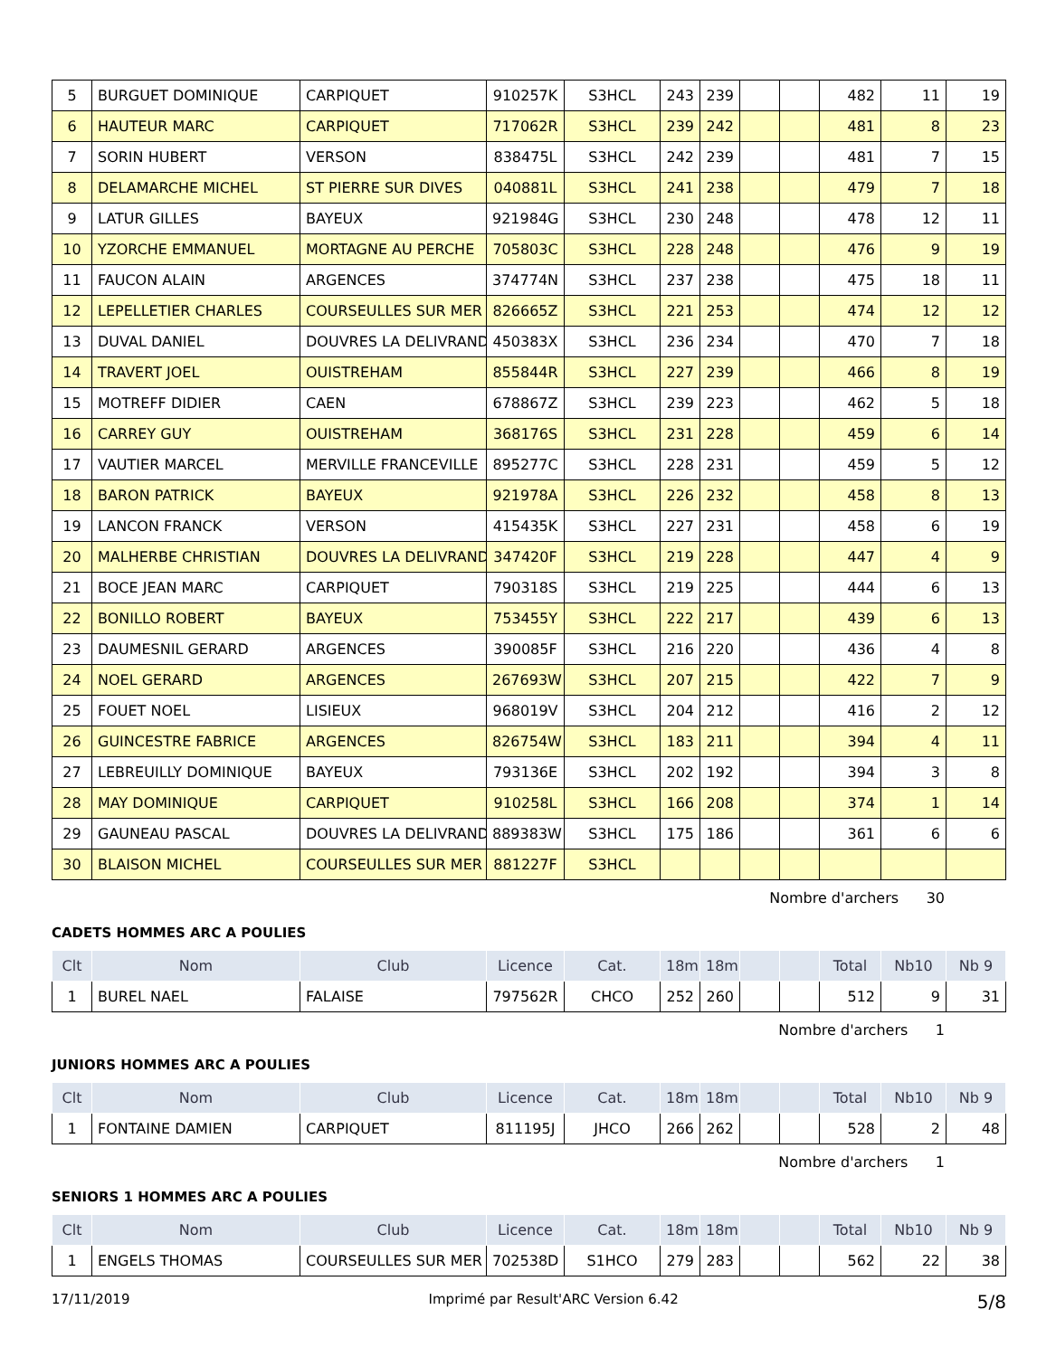| 5 | BURGUET DOMINIQUE | CARPIQUET | 910257K | S3HCL | 243 | 239 | | | 482 | 11 | 19 |
| 6 | HAUTEUR MARC | CARPIQUET | 717062R | S3HCL | 239 | 242 | | | 481 | 8 | 23 |
| 7 | SORIN HUBERT | VERSON | 838475L | S3HCL | 242 | 239 | | | 481 | 7 | 15 |
| 8 | DELAMARCHE MICHEL | ST PIERRE SUR DIVES | 040881L | S3HCL | 241 | 238 | | | 479 | 7 | 18 |
| 9 | LATUR GILLES | BAYEUX | 921984G | S3HCL | 230 | 248 | | | 478 | 12 | 11 |
| 10 | YZORCHE EMMANUEL | MORTAGNE AU PERCHE | 705803C | S3HCL | 228 | 248 | | | 476 | 9 | 19 |
| 11 | FAUCON ALAIN | ARGENCES | 374774N | S3HCL | 237 | 238 | | | 475 | 18 | 11 |
| 12 | LEPELLETIER CHARLES | COURSEULLES SUR MER | 826665Z | S3HCL | 221 | 253 | | | 474 | 12 | 12 |
| 13 | DUVAL DANIEL | DOUVRES LA DELIVRAND | 450383X | S3HCL | 236 | 234 | | | 470 | 7 | 18 |
| 14 | TRAVERT JOEL | OUISTREHAM | 855844R | S3HCL | 227 | 239 | | | 466 | 8 | 19 |
| 15 | MOTREFF DIDIER | CAEN | 678867Z | S3HCL | 239 | 223 | | | 462 | 5 | 18 |
| 16 | CARREY GUY | OUISTREHAM | 368176S | S3HCL | 231 | 228 | | | 459 | 6 | 14 |
| 17 | VAUTIER MARCEL | MERVILLE FRANCEVILLE | 895277C | S3HCL | 228 | 231 | | | 459 | 5 | 12 |
| 18 | BARON PATRICK | BAYEUX | 921978A | S3HCL | 226 | 232 | | | 458 | 8 | 13 |
| 19 | LANCON FRANCK | VERSON | 415435K | S3HCL | 227 | 231 | | | 458 | 6 | 19 |
| 20 | MALHERBE CHRISTIAN | DOUVRES LA DELIVRAND | 347420F | S3HCL | 219 | 228 | | | 447 | 4 | 9 |
| 21 | BOCE JEAN MARC | CARPIQUET | 790318S | S3HCL | 219 | 225 | | | 444 | 6 | 13 |
| 22 | BONILLO ROBERT | BAYEUX | 753455Y | S3HCL | 222 | 217 | | | 439 | 6 | 13 |
| 23 | DAUMESNIL GERARD | ARGENCES | 390085F | S3HCL | 216 | 220 | | | 436 | 4 | 8 |
| 24 | NOEL GERARD | ARGENCES | 267693W | S3HCL | 207 | 215 | | | 422 | 7 | 9 |
| 25 | FOUET NOEL | LISIEUX | 968019V | S3HCL | 204 | 212 | | | 416 | 2 | 12 |
| 26 | GUINCESTRE FABRICE | ARGENCES | 826754W | S3HCL | 183 | 211 | | | 394 | 4 | 11 |
| 27 | LEBREUILLY DOMINIQUE | BAYEUX | 793136E | S3HCL | 202 | 192 | | | 394 | 3 | 8 |
| 28 | MAY DOMINIQUE | CARPIQUET | 910258L | S3HCL | 166 | 208 | | | 374 | 1 | 14 |
| 29 | GAUNEAU PASCAL | DOUVRES LA DELIVRAND | 889383W | S3HCL | 175 | 186 | | | 361 | 6 | 6 |
| 30 | BLAISON MICHEL | COURSEULLES SUR MER | 881227F | S3HCL | | | | | | | |
Nombre d'archers 30
CADETS HOMMES ARC A POULIES
| Clt | Nom | Club | Licence | Cat. | 18m | 18m | | | Total | Nb10 | Nb 9 |
| --- | --- | --- | --- | --- | --- | --- | --- | --- | --- | --- | --- |
| 1 | BUREL NAEL | FALAISE | 797562R | CHCO | 252 | 260 | | | 512 | 9 | 31 |
Nombre d'archers 1
JUNIORS HOMMES ARC A POULIES
| Clt | Nom | Club | Licence | Cat. | 18m | 18m | | | Total | Nb10 | Nb 9 |
| --- | --- | --- | --- | --- | --- | --- | --- | --- | --- | --- | --- |
| 1 | FONTAINE DAMIEN | CARPIQUET | 811195J | JHCO | 266 | 262 | | | 528 | 2 | 48 |
Nombre d'archers 1
SENIORS 1 HOMMES ARC A POULIES
| Clt | Nom | Club | Licence | Cat. | 18m | 18m | | | Total | Nb10 | Nb 9 |
| --- | --- | --- | --- | --- | --- | --- | --- | --- | --- | --- | --- |
| 1 | ENGELS THOMAS | COURSEULLES SUR MER | 702538D | S1HCO | 279 | 283 | | | 562 | 22 | 38 |
17/11/2019 Imprimé par Result'ARC Version 6.42 5/8